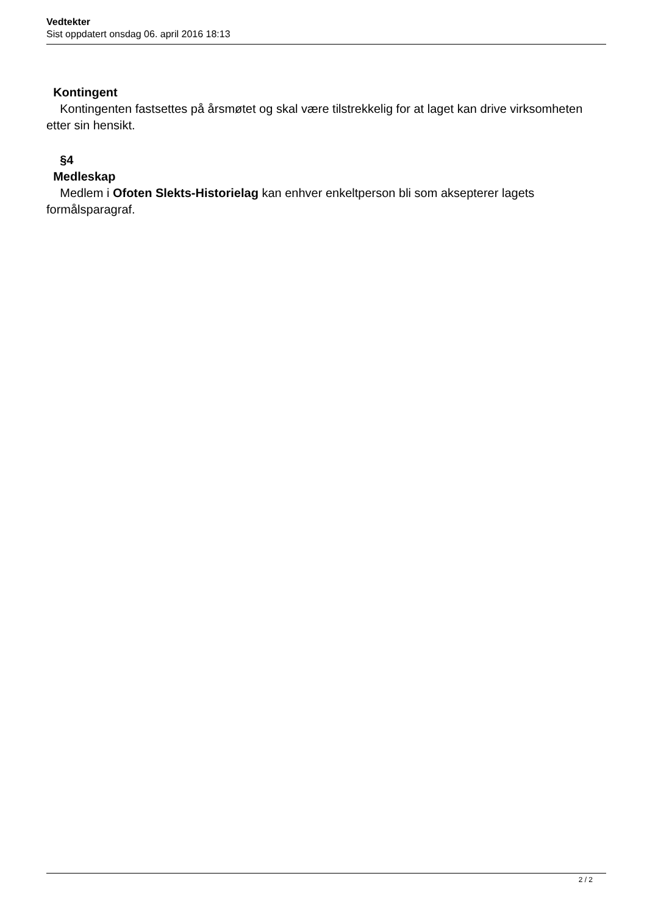Vedtekter
Sist oppdatert onsdag 06. april 2016 18:13
Kontingent
Kontingenten fastsettes på årsmøtet og skal være tilstrekkelig for at laget kan drive virksomheten etter sin hensikt.
§4
Medleskap
Medlem i Ofoten Slekts-Historielag kan enhver enkeltperson bli som aksepterer lagets formålsparagraf.
2 / 2